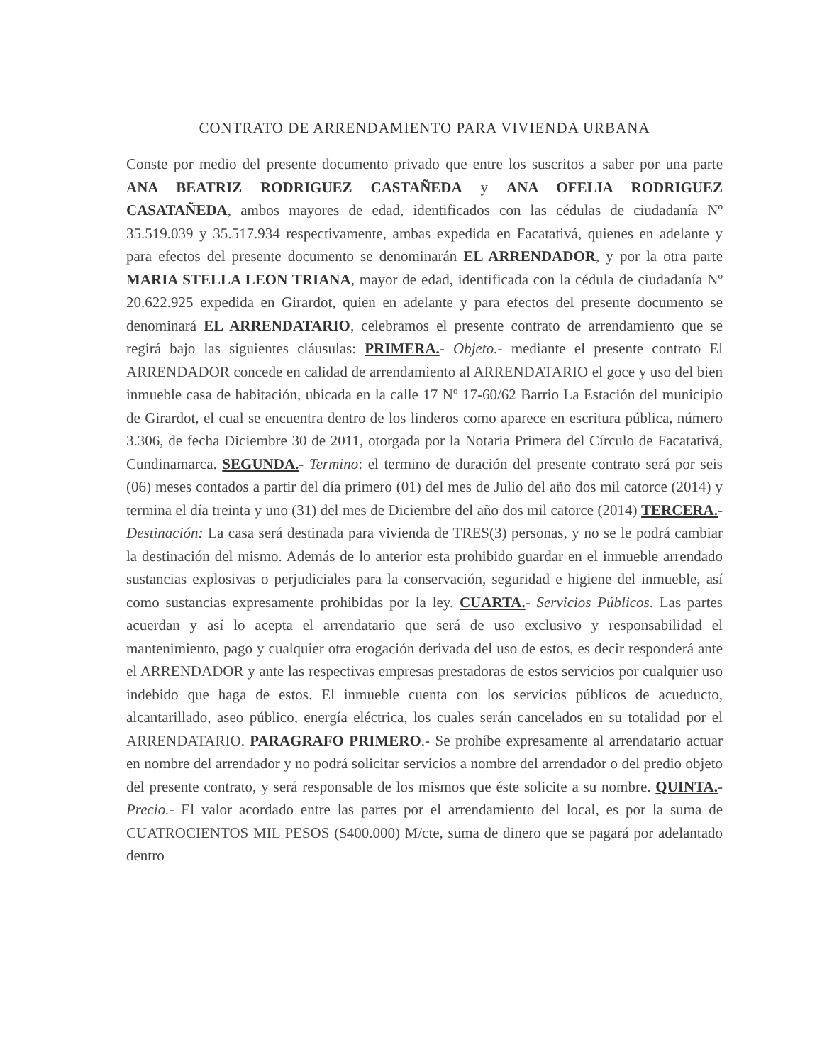CONTRATO DE ARRENDAMIENTO PARA VIVIENDA URBANA
Conste por medio del presente documento privado que entre los suscritos a saber por una parte ANA BEATRIZ RODRIGUEZ CASTAÑEDA y ANA OFELIA RODRIGUEZ CASATAÑEDA, ambos mayores de edad, identificados con las cédulas de ciudadanía Nº 35.519.039 y 35.517.934 respectivamente, ambas expedida en Facatativá, quienes en adelante y para efectos del presente documento se denominarán EL ARRENDADOR, y por la otra parte MARIA STELLA LEON TRIANA, mayor de edad, identificada con la cédula de ciudadanía Nº 20.622.925 expedida en Girardot, quien en adelante y para efectos del presente documento se denominará EL ARRENDATARIO, celebramos el presente contrato de arrendamiento que se regirá bajo las siguientes cláusulas: PRIMERA.- Objeto.- mediante el presente contrato El ARRENDADOR concede en calidad de arrendamiento al ARRENDATARIO el goce y uso del bien inmueble casa de habitación, ubicada en la calle 17 Nº 17-60/62 Barrio La Estación del municipio de Girardot, el cual se encuentra dentro de los linderos como aparece en escritura pública, número 3.306, de fecha Diciembre 30 de 2011, otorgada por la Notaria Primera del Círculo de Facatativá, Cundinamarca. SEGUNDA.- Termino: el termino de duración del presente contrato será por seis (06) meses contados a partir del día primero (01) del mes de Julio del año dos mil catorce (2014) y termina el día treinta y uno (31) del mes de Diciembre del año dos mil catorce (2014) TERCERA.- Destinación: La casa será destinada para vivienda de TRES(3) personas, y no se le podrá cambiar la destinación del mismo. Además de lo anterior esta prohibido guardar en el inmueble arrendado sustancias explosivas o perjudiciales para la conservación, seguridad e higiene del inmueble, así como sustancias expresamente prohibidas por la ley. CUARTA.- Servicios Públicos. Las partes acuerdan y así lo acepta el arrendatario que será de uso exclusivo y responsabilidad el mantenimiento, pago y cualquier otra erogación derivada del uso de estos, es decir responderá ante el ARRENDADOR y ante las respectivas empresas prestadoras de estos servicios por cualquier uso indebido que haga de estos. El inmueble cuenta con los servicios públicos de acueducto, alcantarillado, aseo público, energía eléctrica, los cuales serán cancelados en su totalidad por el ARRENDATARIO. PARAGRAFO PRIMERO.- Se prohíbe expresamente al arrendatario actuar en nombre del arrendador y no podrá solicitar servicios a nombre del arrendador o del predio objeto del presente contrato, y será responsable de los mismos que éste solicite a su nombre. QUINTA.- Precio.- El valor acordado entre las partes por el arrendamiento del local, es por la suma de CUATROCIENTOS MIL PESOS ($400.000) M/cte, suma de dinero que se pagará por adelantado dentro